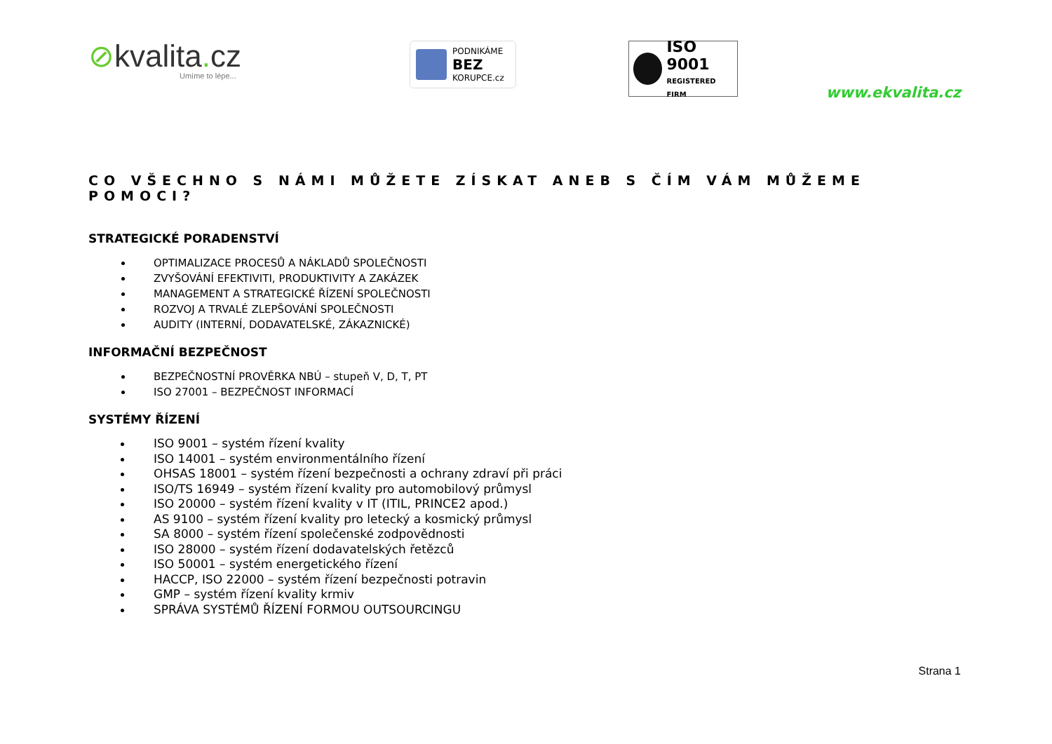⊘kvalita. cz
Umíme to lépe...
PODNIKÁME
BEZ
KORUPCE.cz
ISO 9001
REGISTERED FIRM
www.ekvalita.cz
CO VŠECHNO S NÁMI MŮŽETE ZÍSKAT ANEB S ČÍM VÁM MŮŽEME POMOCI?
STRATEGICKÉ PORADENSTVÍ
OPTIMALIZACE PROCESŮ A NÁKLADŮ SPOLEČNOSTI
ZVYŠOVÁNÍ EFEKTIVITI, PRODUKTIVITY A ZAKÁZEK
MANAGEMENT A STRATEGICKÉ ŘÍZENÍ SPOLEČNOSTI
ROZVOJ A TRVALÉ ZLEPŠOVÁNÍ SPOLEČNOSTI
AUDITY (INTERNÍ, DODAVATELSKÉ, ZÁKAZNICKÉ)
INFORMAČNÍ BEZPEČNOST
BEZPEČNOSTNÍ PROVĚRKA NBÚ – stupeň V, D, T, PT
ISO 27001 – BEZPEČNOST INFORMACÍ
SYSTÉMY ŘÍZENÍ
ISO 9001 – systém řízení kvality
ISO 14001 – systém environmentálního řízení
OHSAS 18001 – systém řízení bezpečnosti a ochrany zdraví při práci
ISO/TS 16949 – systém řízení kvality pro automobilový průmysl
ISO 20000 – systém řízení kvality v IT (ITIL, PRINCE2 apod.)
AS 9100 – systém řízení kvality pro letecký a kosmický průmysl
SA 8000 – systém řízení společenské zodpovědnosti
ISO 28000 – systém řízení dodavatelských řetězců
ISO 50001 – systém energetického řízení
HACCP, ISO 22000 – systém řízení bezpečnosti potravin
GMP – systém řízení kvality krmiv
SPRÁVA SYSTÉMŮ ŘÍZENÍ FORMOU OUTSOURCINGU
Strana 1